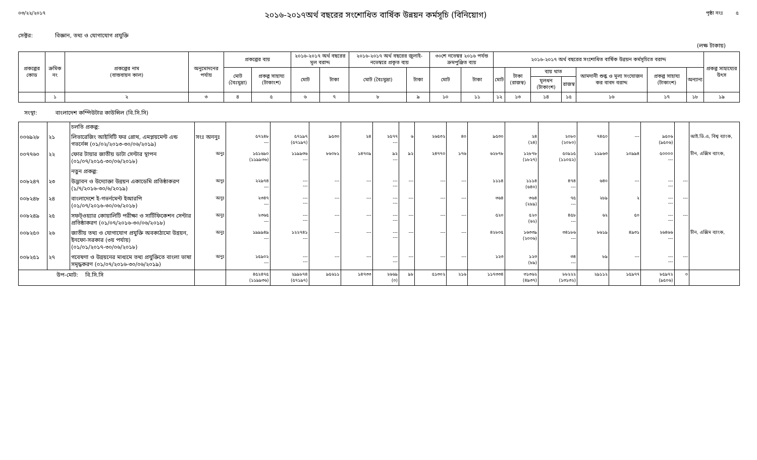০৩/২২/২০১৭
২০১৬-২০১৭অর্থ বছরের সংশোধিত বার্ষিক উন্নয়ন কর্মসূচি (বিনিয়োগ)
পৃষ্ঠা নংঃ ৫
সেক্টর: বিজ্ঞান, তথ্য ও যোগাযোগ প্রযুক্তি
(লক্ষ টাকায়)
| প্রকল্পের কোড | ক্রমিক নং | প্রকল্পের নাম (বাস্তবায়ন কাল) | অনুমোদনের পর্যায় | প্রকল্পের ব্যয় | | ২০১৬-২০১৭ অর্থ বছরের মূল বরাদ্দ | | ২০১৬-২০১৭ অর্থ বছরের জুলাই-নভেম্বরে প্রকৃত ব্যয় | | ৩০শে নভেম্বর ২০১৬ পর্যন্ত ক্রমপুঞ্জিত ব্যয় | | ২০১৬-২০১৭ অর্থ বছরের সংশোধিত বার্ষিক উন্নয়ন কর্মসূচিতে বরাদ্দ | | | | | | | প্রকল্প সাহায্যের উৎস |
| --- | --- | --- | --- | --- | --- | --- | --- | --- | --- | --- | --- | --- | --- | --- | --- | --- | --- | --- | --- |
| | | | | মোট (বৈঃমুদ্রা) | প্রকল্প সাহায্য (টাকাংশ) | মোট | টাকা | মোট (বৈঃমুদ্রা) | টাকা | মোট | টাকা | মোট | টাকা (রাজস্ব) | ব্যয় খাত | | আমদানী শুল্ক ও মূল্য সংযোজন কর বাবদ বরাদ্দ | প্রকল্প সাহায্য (টাকাংশ) | অন্যান্য | |
| | | | | | | | | | | | | | | মূলধন (টাকাংশ) | রাজস্ব | | | | |
| | ১ | ২ | ৩ | ৪ | ৫ | ৬ | ৭ | ৮ | ৯ | ১০ | ১১ | ১২ | ১৩ | ১৪ | ১৫ | ১৬ | ১৭ | ১৮ | ১৯ |
সংস্থা: বাংলাদেশ কম্পিউটার কাউন্সিল (বি.সি.সি)
| | | চলতি প্রকল্প: | | | | | | | | | | | | | | | | | |
| ০০৬৯২৮ | ২১ | লিভারেজিং আইসিটি ফর গ্রোথ, এমপ্লয়মেন্ট এন্ড গভর্নেন্স (০১/০২/২০১৩-৩০/০৬/২০১৯) | সংঃ অননুঃ | ৫৭২৪৮ --- | ৫৭১৯৭ (৫৭১৯৭) | ৯৫৩০ | ২৪ | ২৫৭৭ --- | ৬ | ২৬৫৩২ | ৪০ | ৯৫৩০ | ২৪ (২৪) | ২০৮০ (২০৮০) | ৭৪৫০ | --- | ৯৫০৬ (৯৫০৬) | | আই.ডি.এ, বিশ্ব ব্যাংক, |
| ০০৭৭৬০ | ২২ | ফোর টায়ার জাতীয় ডাটা সেন্টার স্থাপন (০১/০৭/২০১৫-৩০/০৬/২০১৮) | অনুঃ | ১৫১৬৯০ (১১৯৯৩৬) | ১১৯৯৩৬ --- | ৮৬০৮১ | ১৪৭০৯ | ৯২ --- | ৯২ | ২৪৭৭০ | ১৭৬ | ৬২৮৭৮ | ১২৮৭৮ (১৮২৭) | ৫০৯১৫ (১১০৫২) | ১১৯৬৩ | ১০৯৯৪ | ৫০০০০ --- | | চীন, এক্সিম ব্যাংক, |
| | | নতুন প্রকল্প: | | | | | | | | | | | | | | | | | |
| ০০৮২৪৭ | ২৩ | উদ্ভাবন ও উদ্যোক্তা উন্নয়ন একাডেমি প্রতিষ্ঠাকরণ (১/৭/২০১৬-৩০/৬/২০১৯) | অনুঃ | ২২৯৭৪ --- | --- --- | --- | --- | --- --- | --- | --- | --- | ১১১৪ | ১১১৪ (৬৪০) | ৪৭৪ --- | ৬৪০ | --- | --- --- | --- | |
| ০০৮২৪৮ | ২৪ | বাংলাদেশে ই-গভর্নমেন্ট ইআরপি (০১/০৭/২০১৬-৩০/০৬/২০১৮) | অনুঃ | ২৩৪৭ --- | --- --- | --- | --- | --- --- | --- | --- | --- | ৩৬৪ | ৩৬৪ (২৮৯) | ৭৫ --- | ২৮৯ | ২ | --- --- | --- | |
| ০০৮২৪৯ | ২৫ | সফট্ওয়্যার কোয়ালিটি পরীক্ষা ও সার্টিফিকেশন সেন্টার প্রতিষ্ঠাকরণ (০১/০৭/২০১৬-৩০/০৬/২০১৮) | অনুঃ | ২৩৬৫ --- | --- --- | --- | --- | --- --- | --- | --- | --- | ৫২০ | ৫২০ (৬২) | ৪৫৮ --- | ৬২ | ৫০ | --- --- | --- | |
| ০০৮২৫০ | ২৬ | জাতীয় তথ্য ও যোগাযোগ প্রযুক্তি অবকাঠামো উন্নয়ন, ইনফো-সরকার (৩য় পর্যায়) (০১/০১/২০১৭-৩০/০৬/২০১৮) | অনুঃ | ১৯৯৯৪৯ --- | ১২২৭৪১ --- | --- | --- | --- --- | --- | --- | --- | ৪২৮০৫ | ১৬৩৩৯ (২০০৬) | ৩৪১৮৬ --- | ৮৬১৯ | ৪৯৩১ | ২৬৪৬৬ --- | | চীন, এক্সিম ব্যাংক, |
| ০০৮২৫১ | ২৭ | গবেষণা ও উন্নয়নের মাধ্যমে তথ্য প্রযুক্তিতে বাংলা ভাষা সমৃদ্ধকরণ (০১/০৭/২০১৬-৩০/০৬/২০১৯) | অনুঃ | ১৫৯০২ --- | --- --- | --- | --- | --- --- | --- | --- | --- | ১২৩ | ১২৩ (৮৯) | ৩৪ --- | ৮৯ | --- | --- --- | --- | |
| উপ-মোট: বি.সি.সি | | | | ৪৫২৪৭৫ (১১৯৯৩৬) | ২৯৯৮৭৪ (৫৭১৯৭) | ৯৫৬১১ | ১৪৭৩৩ | ২৬৬৯ (০) | ৯৮ | ৫১৩০২ | ২১৬ | ১১৭৩৩৪ | ৩১৩৬২ (৪৯৩৭) | ৮৮২২২ (১৩১৩২) | ২৯১১২ | ১৫৯৭৭ | ৮৫৯৭২ (৯৫০৬) | ০ | |